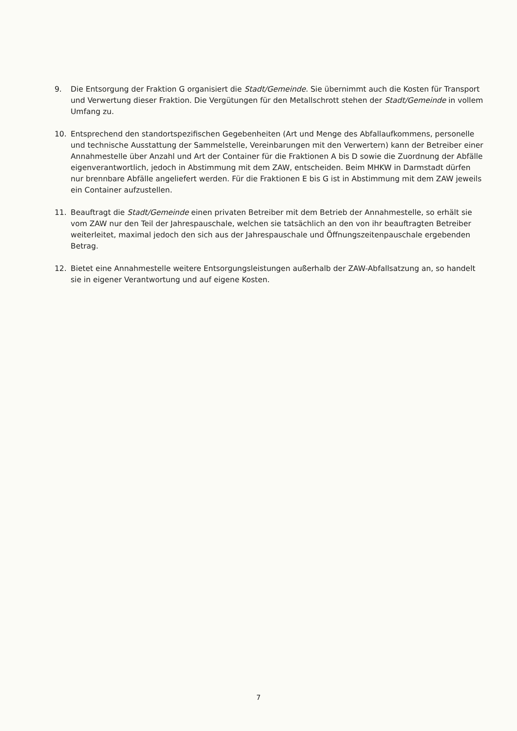9. Die Entsorgung der Fraktion G organisiert die Stadt/Gemeinde. Sie übernimmt auch die Kosten für Transport und Verwertung dieser Fraktion. Die Vergütungen für den Metallschrott stehen der Stadt/Gemeinde in vollem Umfang zu.
10. Entsprechend den standortspezifischen Gegebenheiten (Art und Menge des Abfallaufkommens, personelle und technische Ausstattung der Sammelstelle, Vereinbarungen mit den Verwertern) kann der Betreiber einer Annahmestelle über Anzahl und Art der Container für die Fraktionen A bis D sowie die Zuordnung der Abfälle eigenverantwortlich, jedoch in Abstimmung mit dem ZAW, entscheiden. Beim MHKW in Darmstadt dürfen nur brennbare Abfälle angeliefert werden. Für die Fraktionen E bis G ist in Abstimmung mit dem ZAW jeweils ein Container aufzustellen.
11. Beauftragt die Stadt/Gemeinde einen privaten Betreiber mit dem Betrieb der Annahmestelle, so erhält sie vom ZAW nur den Teil der Jahrespauschale, welchen sie tatsächlich an den von ihr beauftragten Betreiber weiterleitet, maximal jedoch den sich aus der Jahrespauschale und Öffnungszeitenpauschale ergebenden Betrag.
12. Bietet eine Annahmestelle weitere Entsorgungsleistungen außerhalb der ZAW-Abfallsatzung an, so handelt sie in eigener Verantwortung und auf eigene Kosten.
7